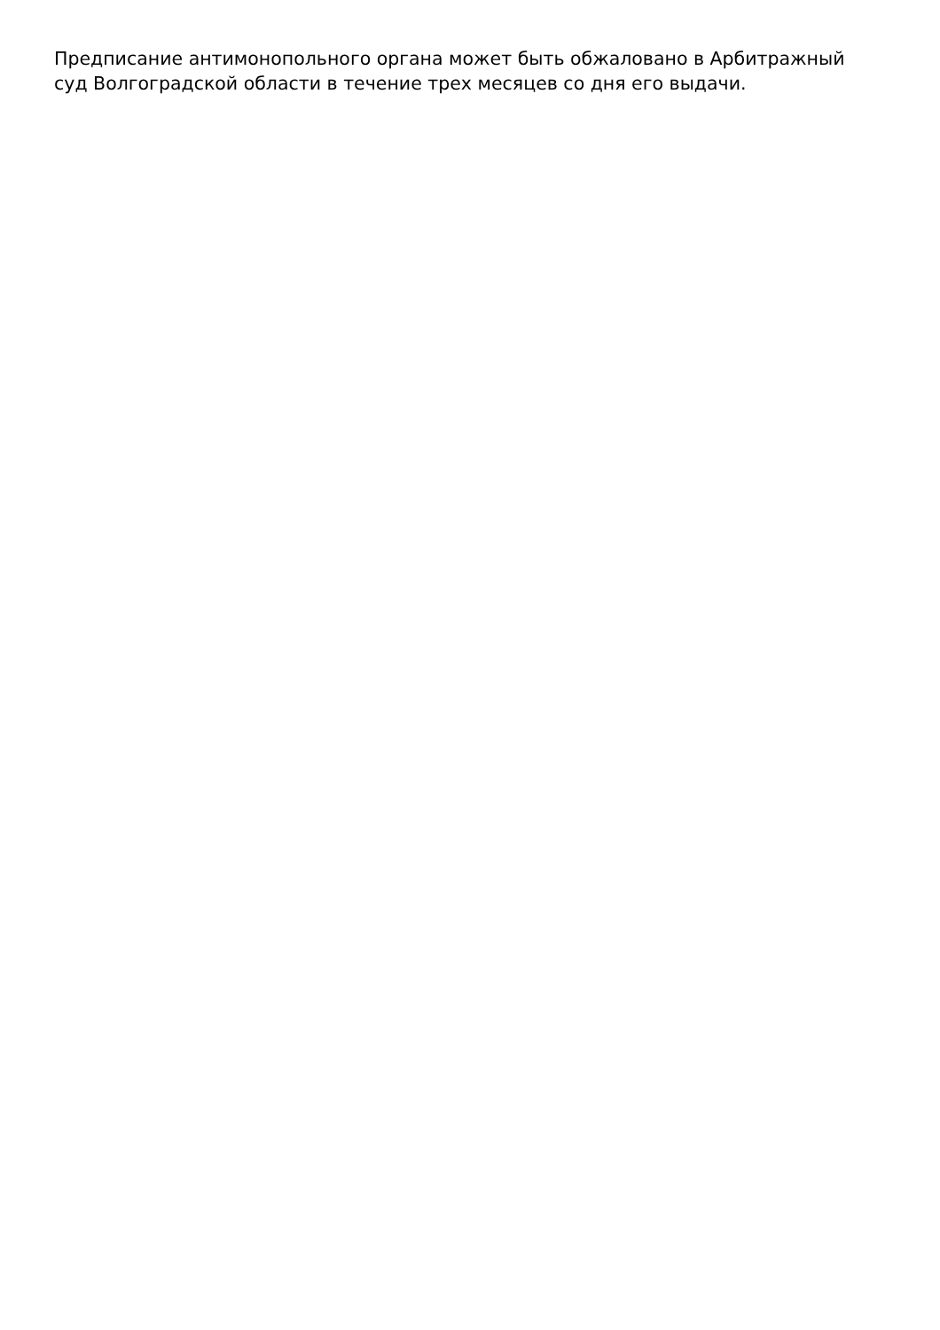Предписание антимонопольного органа может быть обжаловано в Арбитражный
суд Волгоградской области в течение трех месяцев со дня его выдачи.